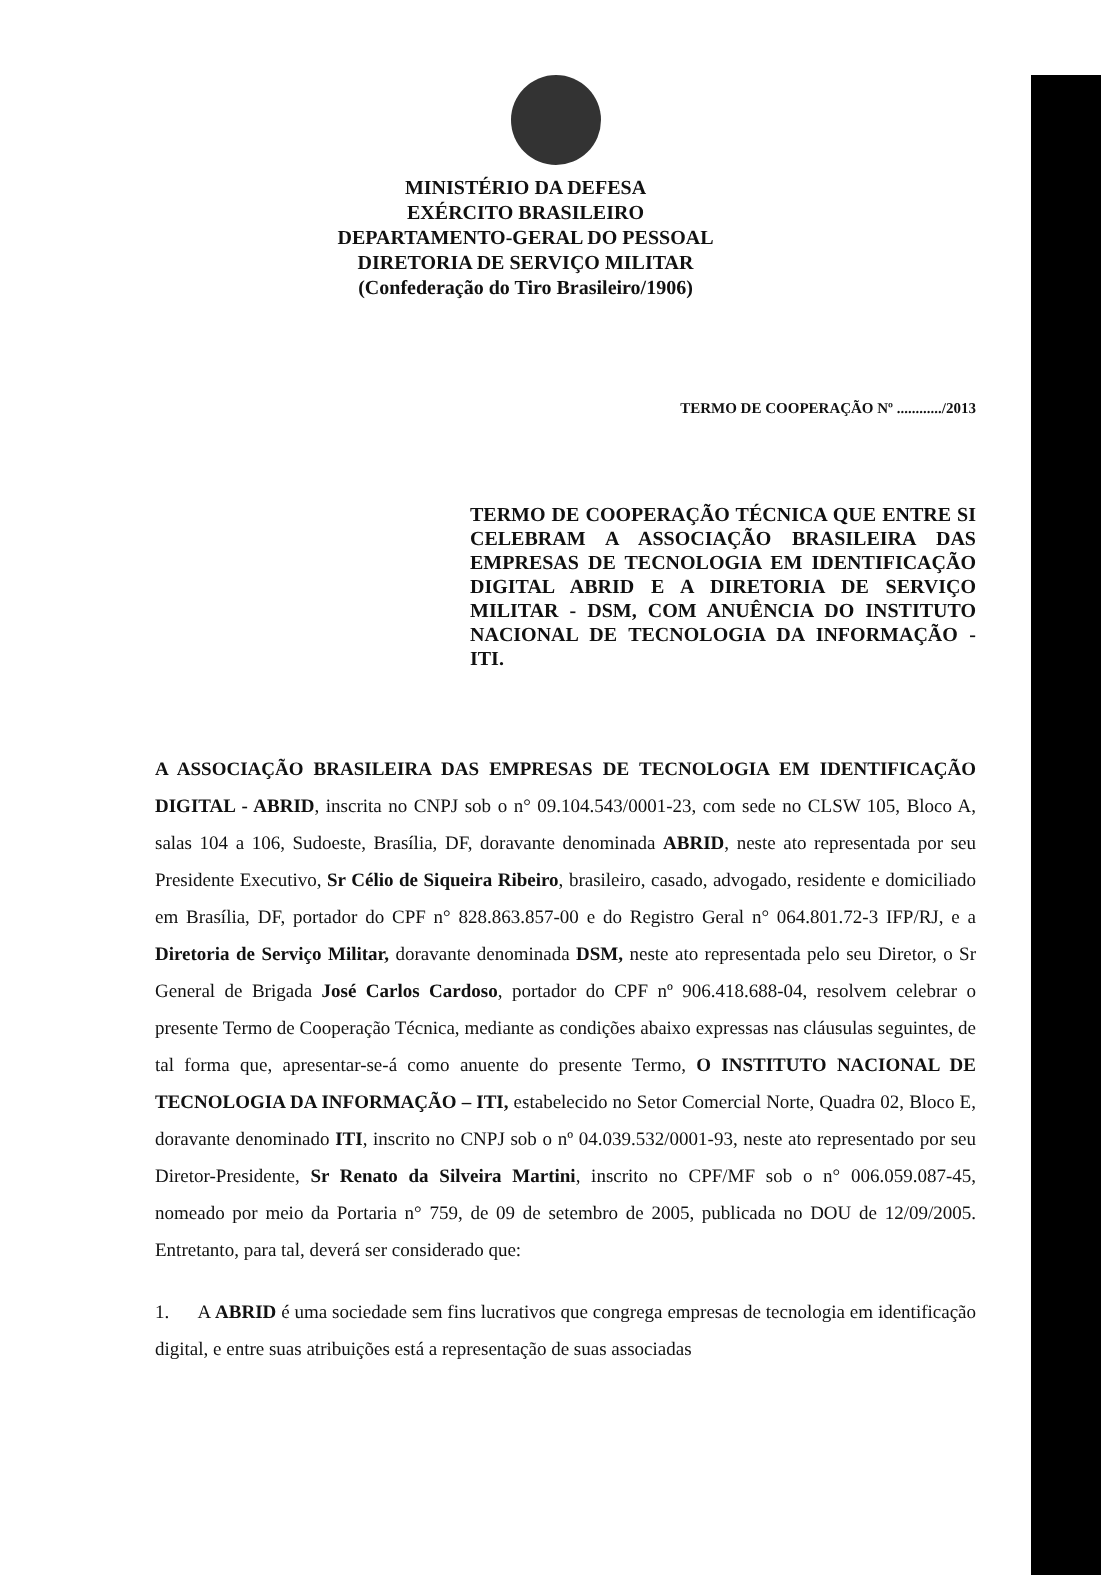MINISTÉRIO DA DEFESA
EXÉRCITO BRASILEIRO
DEPARTAMENTO-GERAL DO PESSOAL
DIRETORIA DE SERVIÇO MILITAR
(Confederação do Tiro Brasileiro/1906)
TERMO DE COOPERAÇÃO Nº ............/2013
TERMO DE COOPERAÇÃO TÉCNICA QUE ENTRE SI CELEBRAM A ASSOCIAÇÃO BRASILEIRA DAS EMPRESAS DE TECNOLOGIA EM IDENTIFICAÇÃO DIGITAL ABRID E A DIRETORIA DE SERVIÇO MILITAR - DSM, COM ANUÊNCIA DO INSTITUTO NACIONAL DE TECNOLOGIA DA INFORMAÇÃO - ITI.
A ASSOCIAÇÃO BRASILEIRA DAS EMPRESAS DE TECNOLOGIA EM IDENTIFICAÇÃO DIGITAL - ABRID, inscrita no CNPJ sob o n° 09.104.543/0001-23, com sede no CLSW 105, Bloco A, salas 104 a 106, Sudoeste, Brasília, DF, doravante denominada ABRID, neste ato representada por seu Presidente Executivo, Sr Célio de Siqueira Ribeiro, brasileiro, casado, advogado, residente e domiciliado em Brasília, DF, portador do CPF n° 828.863.857-00 e do Registro Geral n° 064.801.72-3 IFP/RJ, e a Diretoria de Serviço Militar, doravante denominada DSM, neste ato representada pelo seu Diretor, o Sr General de Brigada José Carlos Cardoso, portador do CPF nº 906.418.688-04, resolvem celebrar o presente Termo de Cooperação Técnica, mediante as condições abaixo expressas nas cláusulas seguintes, de tal forma que, apresentar-se-á como anuente do presente Termo, O INSTITUTO NACIONAL DE TECNOLOGIA DA INFORMAÇÃO – ITI, estabelecido no Setor Comercial Norte, Quadra 02, Bloco E, doravante denominado ITI, inscrito no CNPJ sob o nº 04.039.532/0001-93, neste ato representado por seu Diretor-Presidente, Sr Renato da Silveira Martini, inscrito no CPF/MF sob o n° 006.059.087-45, nomeado por meio da Portaria n° 759, de 09 de setembro de 2005, publicada no DOU de 12/09/2005. Entretanto, para tal, deverá ser considerado que:
1. A ABRID é uma sociedade sem fins lucrativos que congrega empresas de tecnologia em identificação digital, e entre suas atribuições está a representação de suas associadas